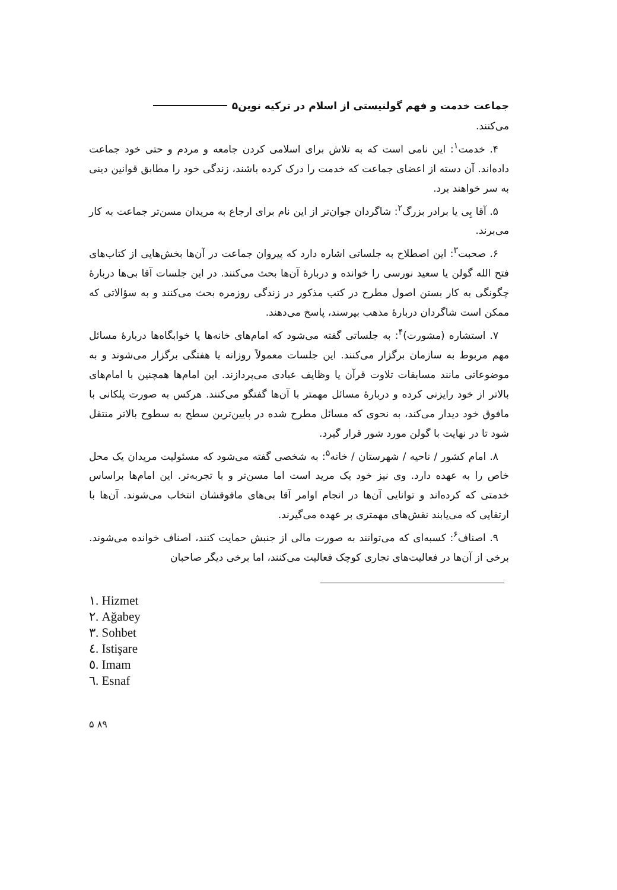جماعت خدمت و فهم گولنیستی از اسلام در ترکیه نوین۵
می‌کنند.
۴. خدمت<sup>۱</sup>: این نامی است که به تلاش برای اسلامی کردن جامعه و مردم و حتی خود جماعت داده‌اند. آن دسته از اعضای جماعت که خدمت را درک کرده باشند، زندگی خود را مطابق قوانین دینی به سر خواهند برد.
۵. آقا بِی یا برادر بزرگ<sup>۲</sup>: شاگردان جوان‌تر از این نام برای ارجاع به مریدان مسن‌تر جماعت به کار می‌برند.
۶. صحبت<sup>۳</sup>: این اصطلاح به جلساتی اشاره دارد که پیروان جماعت در آن‌ها بخش‌هایی از کتاب‌های فتح الله گولن یا سعید نورسی را خوانده و دربارهٔ آن‌ها بحث می‌کنند. در این جلسات آقا بی‌ها دربارهٔ چگونگی به کار بستن اصول مطرح در کتب مذکور در زندگی روزمره بحث می‌کنند و به سؤالاتی که ممکن است شاگردان دربارهٔ مذهب بپرسند، پاسخ می‌دهند.
۷. استشاره (مشورت)<sup>۴</sup>: به جلساتی گفته می‌شود که امام‌های خانه‌ها یا خوابگاه‌ها دربارهٔ مسائل مهم مربوط به سازمان برگزار می‌کنند. این جلسات معمولاً روزانه یا هفتگی برگزار می‌شوند و به موضوعاتی مانند مسابقات تلاوت قرآن یا وظایف عبادی می‌پردازند. این امام‌ها همچنین با امام‌های بالاتر از خود رایزنی کرده و دربارهٔ مسائل مهمتر با آن‌ها گفتگو می‌کنند. هرکس به صورت پلکانی با مافوق خود دیدار می‌کند، به نحوی که مسائل مطرح شده در پایین‌ترین سطح به سطوح بالاتر منتقل شود تا در نهایت با گولن مورد شور قرار گیرد.
۸. امام کشور / ناحیه / شهرستان / خانه<sup>۵</sup>: به شخصی گفته می‌شود که مسئولیت مریدان یک محل خاص را به عهده دارد. وی نیز خود یک مرید است اما مسن‌تر و با تجربه‌تر. این امام‌ها براساس خدمتی که کرده‌اند و توانایی آن‌ها در انجام اوامر آقا بی‌های مافوقشان انتخاب می‌شوند. آن‌ها با ارتقایی که می‌یابند نقش‌های مهمتری بر عهده می‌گیرند.
۹. اصناف<sup>۶</sup>: کسبه‌ای که می‌توانند به صورت مالی از جنبش حمایت کنند، اصناف خوانده می‌شوند. برخی از آن‌ها در فعالیت‌های تجاری کوچک فعالیت می‌کنند، اما برخی دیگر صاحبان
١. Hizmet
٢. Ağabey
٣. Sohbet
٤. Istişare
٥. Imam
٦. Esnaf
۵ ۸۹